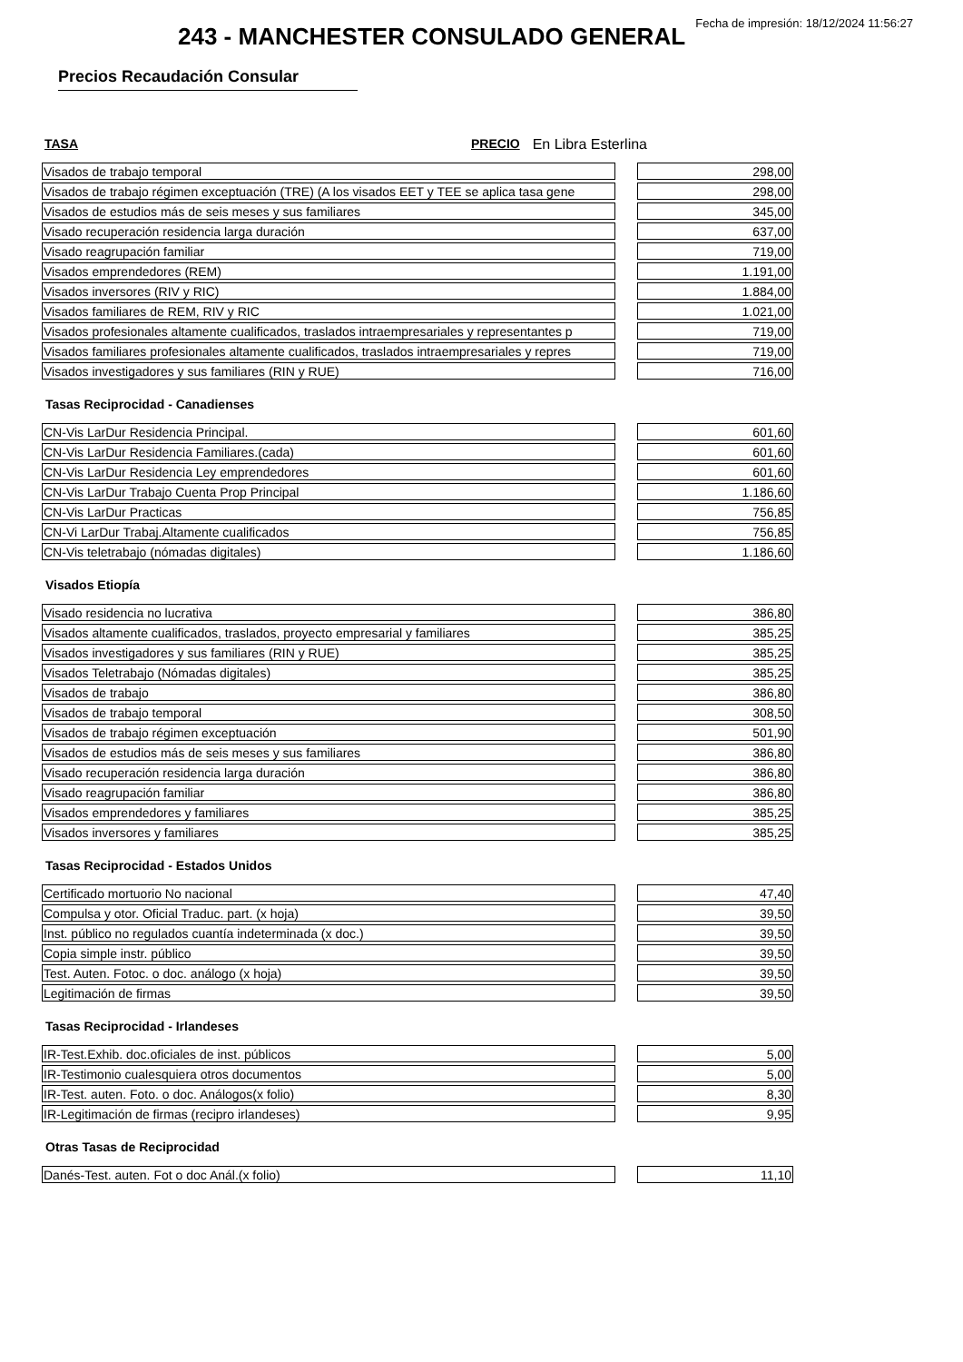Fecha de impresión: 18/12/2024 11:56:27
243 - MANCHESTER CONSULADO GENERAL
Precios Recaudación Consular
TASA PRECIO En Libra Esterlina
| Visados de trabajo temporal | | 298,00 |
| Visados de trabajo régimen exceptuación (TRE) (A los visados EET y TEE se aplica tasa gene | | 298,00 |
| Visados de estudios más de seis meses y sus familiares | | 345,00 |
| Visado recuperación residencia larga duración | | 637,00 |
| Visado reagrupación familiar | | 719,00 |
| Visados emprendedores (REM) | | 1.191,00 |
| Visados inversores (RIV y RIC) | | 1.884,00 |
| Visados familiares de REM, RIV y RIC | | 1.021,00 |
| Visados profesionales altamente cualificados, traslados intraempresariales y representantes p | | 719,00 |
| Visados familiares profesionales altamente cualificados, traslados intraempresariales y repres | | 719,00 |
| Visados investigadores y sus familiares (RIN y RUE) | | 716,00 |
Tasas Reciprocidad - Canadienses
| CN-Vis LarDur Residencia Principal. | | 601,60 |
| CN-Vis LarDur Residencia Familiares.(cada) | | 601,60 |
| CN-Vis LarDur Residencia Ley emprendedores | | 601,60 |
| CN-Vis LarDur Trabajo Cuenta Prop Principal | | 1.186,60 |
| CN-Vis LarDur Practicas | | 756,85 |
| CN-Vi LarDur Trabaj.Altamente cualificados | | 756,85 |
| CN-Vis teletrabajo (nómadas digitales) | | 1.186,60 |
Visados Etiopía
| Visado residencia no lucrativa | | 386,80 |
| Visados altamente cualificados, traslados, proyecto empresarial y familiares | | 385,25 |
| Visados investigadores y sus familiares (RIN y RUE) | | 385,25 |
| Visados Teletrabajo (Nómadas digitales) | | 385,25 |
| Visados de trabajo | | 386,80 |
| Visados de trabajo temporal | | 308,50 |
| Visados de trabajo régimen exceptuación | | 501,90 |
| Visados de estudios más de seis meses y sus familiares | | 386,80 |
| Visado recuperación residencia larga duración | | 386,80 |
| Visado reagrupación familiar | | 386,80 |
| Visados emprendedores y familiares | | 385,25 |
| Visados inversores y familiares | | 385,25 |
Tasas Reciprocidad - Estados Unidos
| Certificado mortuorio No nacional | | 47,40 |
| Compulsa y otor. Oficial Traduc. part. (x hoja) | | 39,50 |
| Inst. público no regulados cuantía indeterminada (x doc.) | | 39,50 |
| Copia simple instr. público | | 39,50 |
| Test. Auten. Fotoc. o doc. análogo (x hoja) | | 39,50 |
| Legitimación de firmas | | 39,50 |
Tasas Reciprocidad - Irlandeses
| IR-Test.Exhib. doc.oficiales de inst. públicos | | 5,00 |
| IR-Testimonio cualesquiera otros documentos | | 5,00 |
| IR-Test. auten. Foto. o doc. Análogos(x folio) | | 8,30 |
| IR-Legitimación de firmas (recipro irlandeses) | | 9,95 |
Otras Tasas de Reciprocidad
| Danés-Test. auten. Fot o doc Anál.(x folio) | | 11,10 |